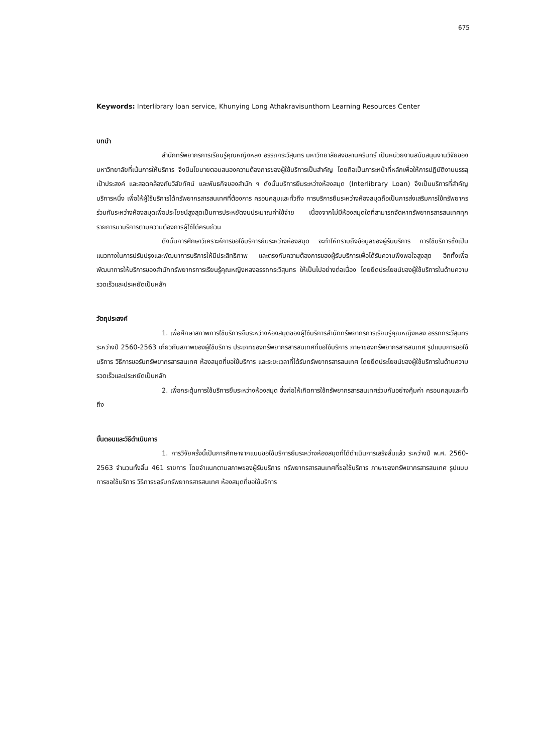675
Keywords: Interlibrary loan service, Khunying Long Athakravisunthorn Learning Resources Center
บทนำ
สำนักทรัพยากรการเรียนรู้คุณหญิงหลง อรรถกระวีสุนทร มหาวิทยาลัยสงขลานครินทร์ เป็นหน่วยงานสนับสนุนงานวิจัยของมหาวิทยาลัยที่เน้นการให้บริการ จึงมีนโยบายตอบสนองความต้องการของผู้ใช้บริการเป็นสำคัญ โดยถือเป็นภาระหน้าที่หลักเพื่อให้การปฏิบัติงานบรรลุเป้าประสงค์ และสอดคล้องกับวิสัยทัศน์ และพันธกิจของสำนัก ฯ ดังนั้นบริการยืมระหว่างห้องสมุด (Interlibrary Loan) จึงเป็นบริการที่สำคัญบริการหนึ่ง เพื่อให้ผู้ใช้บริการได้ทรัพยากรสารสนเทศที่ต้องการ ครอบคลุมและทั่วถึง การบริการยืมระหว่างห้องสมุดถือเป็นการส่งเสริมการใช้ทรัพยากรร่วมกันระหว่างห้องสมุดเพื่อประโยชน์สูงสุดเป็นการประหยัดงบประมาณค่าใช้จ่าย เนื่องจากไม่มีห้องสมุดใดที่สามารถจัดหาทรัพยากรสารสนเทศทุกรายการมาบริการตามความต้องการผู้ใช้ได้ครบถ้วน
ดังนั้นการศึกษาวิเคราะห์การขอใช้บริการยืมระหว่างห้องสมุด จะทำให้ทราบถึงข้อมูลของผู้รับบริการ การใช้บริการซึ่งเป็นแนวทางในการปรับปรุงและพัฒนาการบริการให้มีประสิทธิภาพ และตรงกับความต้องการของผู้รับบริการเพื่อได้รับความพึงพอใจสูงสุด อีกทั้งเพื่อพัฒนาการให้บริการของสำนักทรัพยากรการเรียนรู้คุณหญิงหลงอรรถกระวีสุนทร ให้เป็นไปอย่างต่อเนื่อง โดยยึดประโยชน์ของผู้ใช้บริการในด้านความรวดเร็วและประหยัดเป็นหลัก
วัตถุประสงค์
1. เพื่อศึกษาสภาพการใช้บริการยืมระหว่างห้องสมุดของผู้ใช้บริการสำนักทรัพยากรการเรียนรู้คุณหญิงหลง อรรถกระวีสุนทร ระหว่างปี 2560-2563 เกี่ยวกับสภาพของผู้ใช้บริการ ประเภทของทรัพยากรสารสนเทศที่ขอใช้บริการ ภาษาของทรัพยากรสารสนเทศ รูปแบบการขอใช้บริการ วิธีการขอรับทรัพยากรสารสนเทศ ห้องสมุดที่ขอใช้บริการ และระยะเวลาที่ได้รับทรัพยากรสารสนเทศ โดยยึดประโยชน์ของผู้ใช้บริการในด้านความรวดเร็วและประหยัดเป็นหลัก
2. เพื่อกระตุ้นการใช้บริการยืมระหว่างห้องสมุด ซึ่งก่อให้เกิดการใช้ทรัพยากรสารสนเทศร่วมกันอย่างคุ้มค่า ครอบคลุมและทั่วถึง
ขั้นตอนและวิธีดำเนินการ
1. การวิจัยครั้งนี้เป็นการศึกษาจากแบบขอใช้บริการยืมระหว่างห้องสมุดที่ได้ดำเนินการเสร็จสิ้นแล้ว ระหว่างปี พ.ศ. 2560-2563 จำนวนทั้งสิ้น 461 รายการ โดยจำแนกตามสภาพของผู้รับบริการ ทรัพยากรสารสนเทศที่ขอใช้บริการ ภาษาของทรัพยากรสารสนเทศ รูปแบบการขอใช้บริการ วิธีการขอรับทรัพยากรสารสนเทศ ห้องสมุดที่ขอใช้บริการ